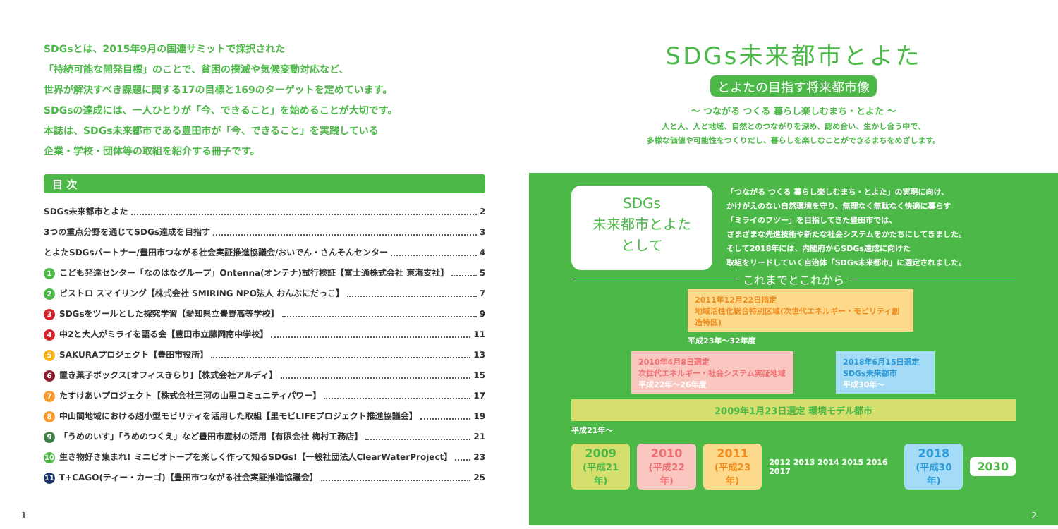SDGsとは、2015年9月の国連サミットで採択された
「持続可能な開発目標」のことで、貧困の撲滅や気候変動対応など、
世界が解決すべき課題に関する17の目標と169のターゲットを定めています。
SDGsの達成には、一人ひとりが「今、できること」を始めることが大切です。
本誌は、SDGs未来都市である豊田市が「今、できること」を実践している
企業・学校・団体等の取組を紹介する冊子です。
目 次
SDGs未来都市とよた 2
3つの重点分野を通じてSDGs達成を目指す 3
とよたSDGsパートナー/豊田市つながる社会実証推進協議会/おいでん・さんそんセンター 4
1 こども発達センター「なのはなグループ」Ontenna(オンテナ)試行検証【富士通株式会社 東海支社】 5
2 ビストロ スマイリング【株式会社 SMIRING NPO法人 おんぶにだっこ】 7
3 SDGsをツールとした探究学習【愛知県立豊野高等学校】 9
4 中2と大人がミライを語る会【豊田市立藤岡南中学校】 11
5 SAKURAプロジェクト【豊田市役所】 13
6 置き菓子ボックス[オフィスきらり]【株式会社アルディ】 15
7 たすけあいプロジェクト【株式会社三河の山里コミュニティパワー】 17
8 中山間地域における超小型モビリティを活用した取組【里モビLIFEプロジェクト推進協議会】 19
9 「うめのいす」「うめのつくえ」など豊田市産材の活用【有限会社 梅村工務店】 21
10 生き物好き集まれ! ミニビオトープを楽しく作って知るSDGs!【一般社団法人ClearWaterProject】 23
11 T+CAGO(ティー・カーゴ)【豊田市つながる社会実証推進協議会】 25
1
SDGs未来都市とよた
とよたの目指す将来都市像
～ つながる つくる 暮らし楽しむまち・とよた ～
人と人、人と地域、自然とのつながりを深め、認め合い、生かし合う中で、
多様な価値や可能性をつくりだし、暮らしを楽しむことができるまちをめざします。
SDGs
未来都市とよた
として
「つながる つくる 暮らし楽しむまち・とよた」の実現に向け、
かけがえのない自然環境を守り、無理なく無駄なく快適に暮らす
「ミライのフツー」を目指してきた豊田市では、
さまざまな先進技術や新たな社会システムをかたちにしてきました。
そして2018年には、内閣府からSDGs達成に向けた
取組をリードしていく自治体「SDGs未来都市」に選定されました。
これまでとこれから
2011年12月22日指定
地域活性化総合特別区域(次世代エネルギー・モビリティ創造特区)
平成23年～32年度
2010年4月8日選定
次世代エネルギー・社会システム実証地域
平成22年～26年度
2018年6月15日選定
SDGs未来都市
平成30年～
2009年1月23日選定 環境モデル都市
平成21年～
2009
(平成21年)
2010
(平成22年)
2011
(平成23年)
2012 2013 2014 2015 2016 2017
2018
(平成30年)
2030
2